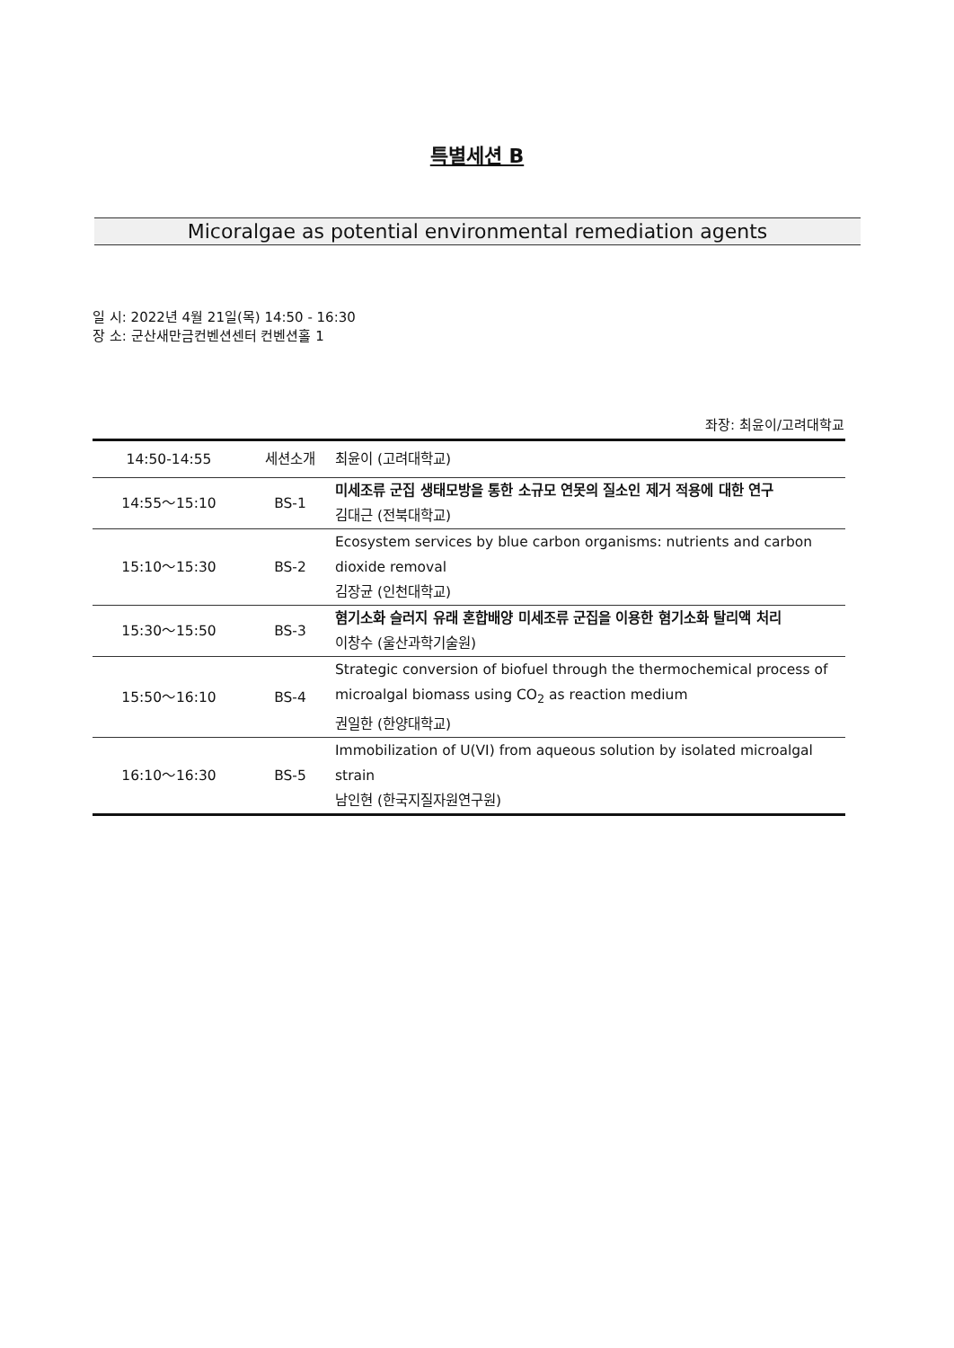특별세션 B
Micoralgae as potential environmental remediation agents
일 시: 2022년 4월 21일(목) 14:50 - 16:30
장 소: 군산새만금컨벤션센터 컨벤션홀 1
좌장: 최윤이/고려대학교
| 14:50-14:55 | 세션소개 | 최윤이 (고려대학교) |
| 14:55～15:10 | BS-1 | 미세조류 군집 생태모방을 통한 소규모 연못의 질소인 제거 적용에 대한 연구 김대근 (전북대학교) |
| 15:10～15:30 | BS-2 | Ecosystem services by blue carbon organisms: nutrients and carbon dioxide removal 김장균 (인천대학교) |
| 15:30～15:50 | BS-3 | 혐기소화 슬러지 유래 혼합배양 미세조류 군집을 이용한 혐기소화 탈리액 처리 이창수 (울산과학기술원) |
| 15:50～16:10 | BS-4 | Strategic conversion of biofuel through the thermochemical process of microalgal biomass using CO<sub>2</sub> as reaction medium 권일한 (한양대학교) |
| 16:10～16:30 | BS-5 | Immobilization of U(VI) from aqueous solution by isolated microalgal strain 남인현 (한국지질자원연구원) |